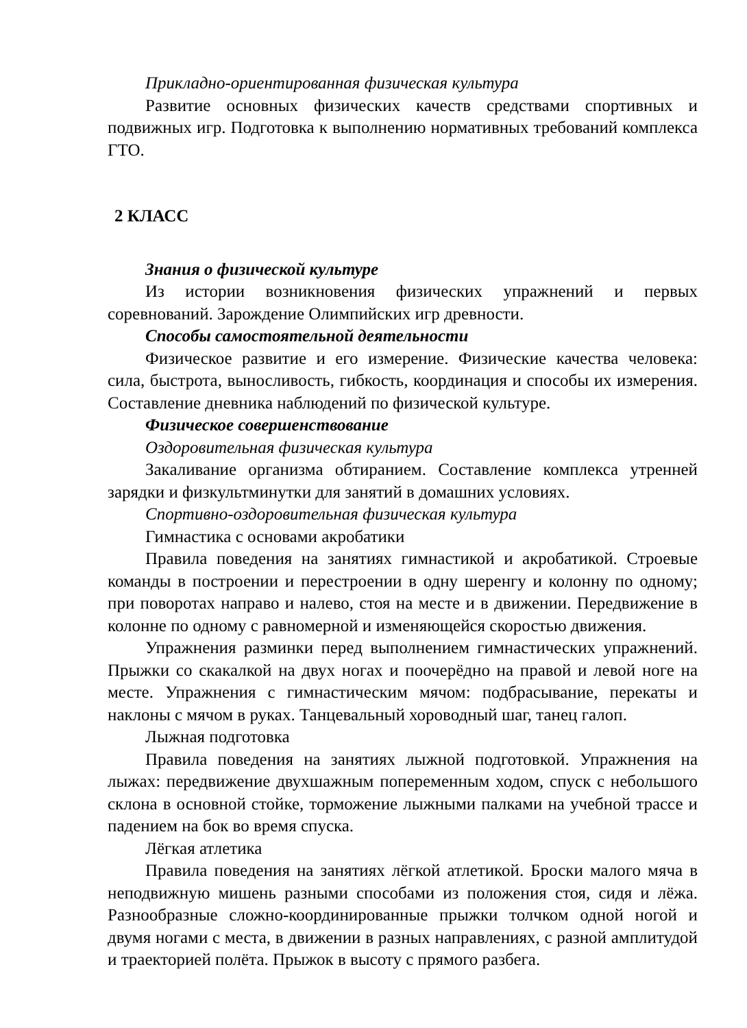Прикладно-ориентированная физическая культура
Развитие основных физических качеств средствами спортивных и подвижных игр. Подготовка к выполнению нормативных требований комплекса ГТО.
2 КЛАСС
Знания о физической культуре
Из истории возникновения физических упражнений и первых соревнований. Зарождение Олимпийских игр древности.
Способы самостоятельной деятельности
Физическое развитие и его измерение. Физические качества человека: сила, быстрота, выносливость, гибкость, координация и способы их измерения. Составление дневника наблюдений по физической культуре.
Физическое совершенствование
Оздоровительная физическая культура
Закаливание организма обтиранием. Составление комплекса утренней зарядки и физкультминутки для занятий в домашних условиях.
Спортивно-оздоровительная физическая культура
Гимнастика с основами акробатики
Правила поведения на занятиях гимнастикой и акробатикой. Строевые команды в построении и перестроении в одну шеренгу и колонну по одному; при поворотах направо и налево, стоя на месте и в движении. Передвижение в колонне по одному с равномерной и изменяющейся скоростью движения.
Упражнения разминки перед выполнением гимнастических упражнений. Прыжки со скакалкой на двух ногах и поочерёдно на правой и левой ноге на месте. Упражнения с гимнастическим мячом: подбрасывание, перекаты и наклоны с мячом в руках. Танцевальный хороводный шаг, танец галоп.
Лыжная подготовка
Правила поведения на занятиях лыжной подготовкой. Упражнения на лыжах: передвижение двухшажным попеременным ходом, спуск с небольшого склона в основной стойке, торможение лыжными палками на учебной трассе и падением на бок во время спуска.
Лёгкая атлетика
Правила поведения на занятиях лёгкой атлетикой. Броски малого мяча в неподвижную мишень разными способами из положения стоя, сидя и лёжа. Разнообразные сложно-координированные прыжки толчком одной ногой и двумя ногами с места, в движении в разных направлениях, с разной амплитудой и траекторией полёта. Прыжок в высоту с прямого разбега.